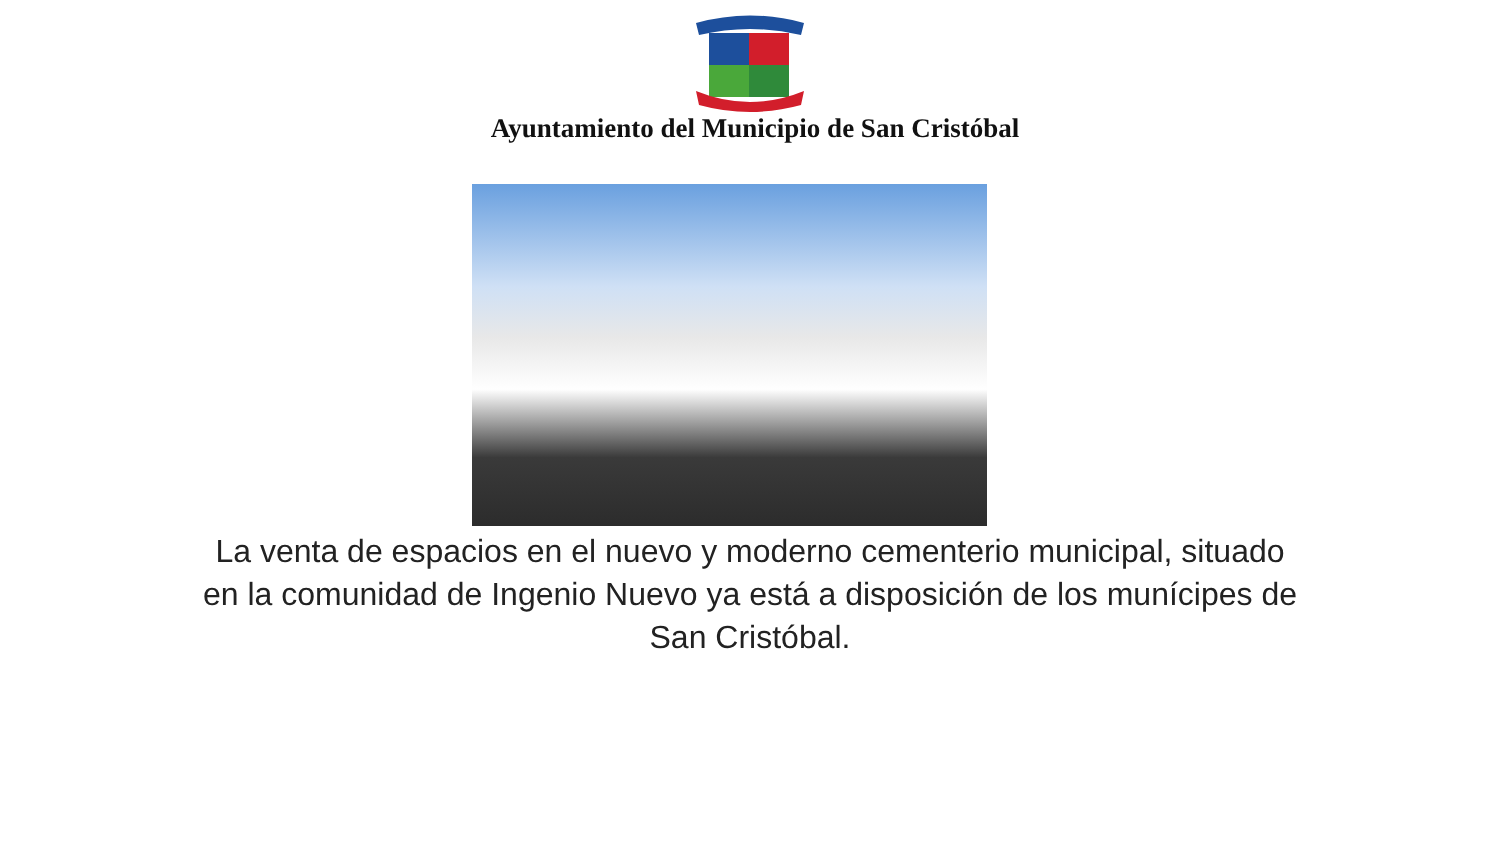Ayuntamiento del Municipio de San Cristóbal
La venta de espacios en el nuevo y moderno cementerio municipal, situado en la comunidad de Ingenio Nuevo ya está a disposición de los munícipes de San Cristóbal.